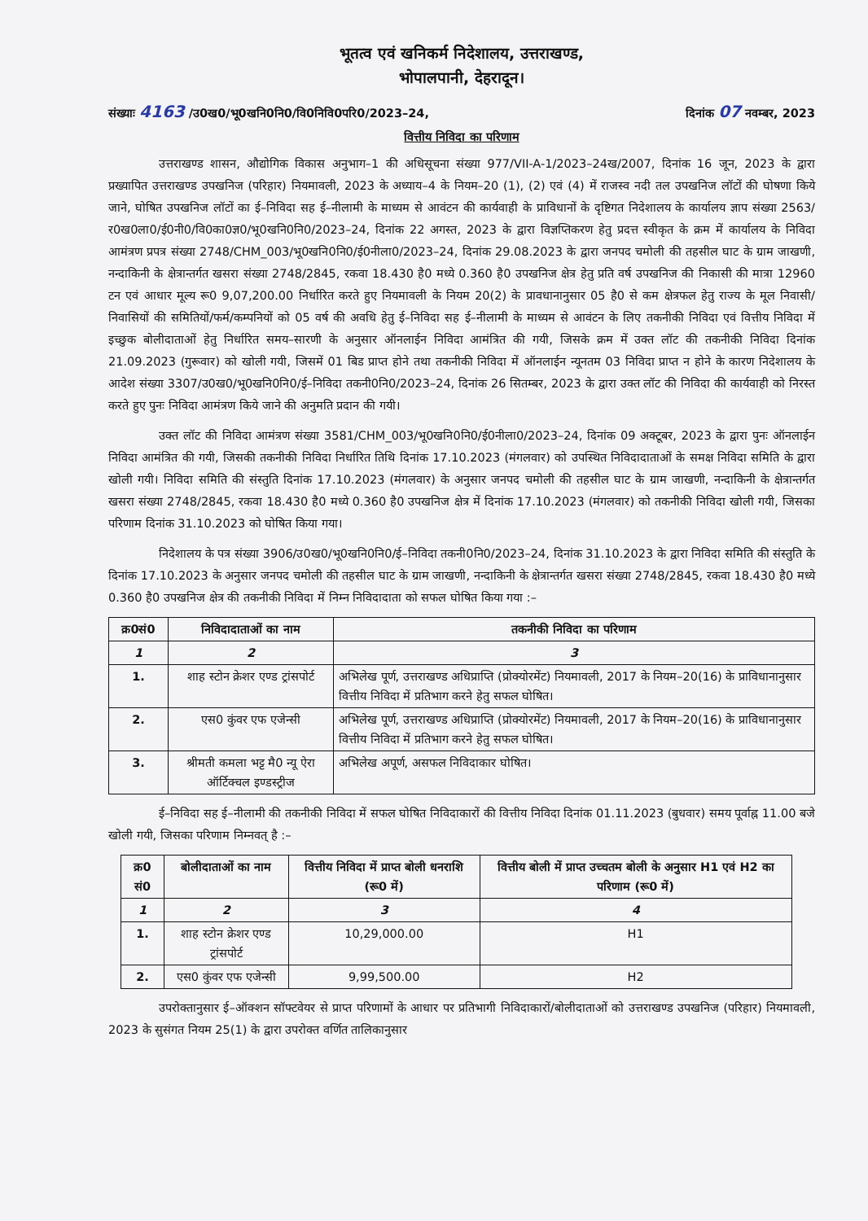भूतत्व एवं खनिकर्म निदेशालय, उत्तराखण्ड,
भोपालपानी, देहरादून।
संख्याः 4163 /उ0ख0/भू0खनि0नि0/वि0निवि0परि0/2023–24, दिनांक 07 नवम्बर, 2023
वित्तीय निविदा का परिणाम
उत्तराखण्ड शासन, औद्योगिक विकास अनुभाग–1 की अधिसूचना संख्या 977/VII-A-1/2023–24ख/2007, दिनांक 16 जून, 2023 के द्वारा प्रख्यापित उत्तराखण्ड उपखनिज (परिहार) नियमावली, 2023 के अध्याय–4 के नियम–20 (1), (2) एवं (4) में राजस्व नदी तल उपखनिज लॉटों की घोषणा किये जाने, घोषित उपखनिज लॉटों का ई–निविदा सह ई–नीलामी के माध्यम से आवंटन की कार्यवाही के प्राविधानों के दृष्टिगत निदेशालय के कार्यालय ज्ञाप संख्या 2563/र0ख0ला0/ई0नी0/वि0का0ज्ञ0/भू0खनि0नि0/2023–24, दिनांक 22 अगस्त, 2023 के द्वारा विज्ञप्तिकरण हेतु प्रदत्त स्वीकृत के क्रम में कार्यालय के निविदा आमंत्रण प्रपत्र संख्या 2748/CHM_003/भू0खनि0नि0/ई0नीला0/2023–24, दिनांक 29.08.2023 के द्वारा जनपद चमोली की तहसील घाट के ग्राम जाखणी, नन्दाकिनी के क्षेत्रान्तर्गत खसरा संख्या 2748/2845, रकवा 18.430 है0 मध्ये 0.360 है0 उपखनिज क्षेत्र हेतु प्रति वर्ष उपखनिज की निकासी की मात्रा 12960 टन एवं आधार मूल्य रू0 9,07,200.00 निर्धारित करते हुए नियमावली के नियम 20(2) के प्रावधानानुसार 05 है0 से कम क्षेत्रफल हेतु राज्य के मूल निवासी/निवासियों की समितियों/फर्म/कम्पनियों को 05 वर्ष की अवधि हेतु ई–निविदा सह ई–नीलामी के माध्यम से आवंटन के लिए तकनीकी निविदा एवं वित्तीय निविदा में इच्छुक बोलीदाताओं हेतु निर्धारित समय–सारणी के अनुसार ऑनलाईन निविदा आमंत्रित की गयी, जिसके क्रम में उक्त लॉट की तकनीकी निविदा दिनांक 21.09.2023 (गुरूवार) को खोली गयी, जिसमें 01 बिड प्राप्त होने तथा तकनीकी निविदा में ऑनलाईन न्यूनतम 03 निविदा प्राप्त न होने के कारण निदेशालय के आदेश संख्या 3307/उ0ख0/भू0खनि0नि0/ई–निविदा तकनी0नि0/2023–24, दिनांक 26 सितम्बर, 2023 के द्वारा उक्त लॉट की निविदा की कार्यवाही को निरस्त करते हुए पुनः निविदा आमंत्रण किये जाने की अनुमति प्रदान की गयी।
उक्त लॉट की निविदा आमंत्रण संख्या 3581/CHM_003/भू0खनि0नि0/ई0नीला0/2023–24, दिनांक 09 अक्टूबर, 2023 के द्वारा पुनः ऑनलाईन निविदा आमंत्रित की गयी, जिसकी तकनीकी निविदा निर्धारित तिथि दिनांक 17.10.2023 (मंगलवार) को उपस्थित निविदादाताओं के समक्ष निविदा समिति के द्वारा खोली गयी। निविदा समिति की संस्तुति दिनांक 17.10.2023 (मंगलवार) के अनुसार जनपद चमोली की तहसील घाट के ग्राम जाखणी, नन्दाकिनी के क्षेत्रान्तर्गत खसरा संख्या 2748/2845, रकवा 18.430 है0 मध्ये 0.360 है0 उपखनिज क्षेत्र में दिनांक 17.10.2023 (मंगलवार) को तकनीकी निविदा खोली गयी, जिसका परिणाम दिनांक 31.10.2023 को घोषित किया गया।
निदेशालय के पत्र संख्या 3906/उ0ख0/भू0खनि0नि0/ई–निविदा तकनी0नि0/2023–24, दिनांक 31.10.2023 के द्वारा निविदा समिति की संस्तुति के दिनांक 17.10.2023 के अनुसार जनपद चमोली की तहसील घाट के ग्राम जाखणी, नन्दाकिनी के क्षेत्रान्तर्गत खसरा संख्या 2748/2845, रकवा 18.430 है0 मध्ये 0.360 है0 उपखनिज क्षेत्र की तकनीकी निविदा में निम्न निविदादाता को सफल घोषित किया गया :–
| क्र0सं0 | निविदादाताओं का नाम | तकनीकी निविदा का परिणाम |
| --- | --- | --- |
| 1 | 2 | 3 |
| 1. | शाह स्टोन क्रेशर एण्ड ट्रांसपोर्ट | अभिलेख पूर्ण, उत्तराखण्ड अधिप्राप्ति (प्रोक्योरमेंट) नियमावली, 2017 के नियम–20(16) के प्राविधानानुसार वित्तीय निविदा में प्रतिभाग करने हेतु सफल घोषित। |
| 2. | एस0 कुंवर एफ एजेन्सी | अभिलेख पूर्ण, उत्तराखण्ड अधिप्राप्ति (प्रोक्योरमेंट) नियमावली, 2017 के नियम–20(16) के प्राविधानानुसार वित्तीय निविदा में प्रतिभाग करने हेतु सफल घोषित। |
| 3. | श्रीमती कमला भट्ट मै0 न्यू ऐरा ऑर्टिक्चल इण्डस्ट्रीज | अभिलेख अपूर्ण, असफल निविदाकार घोषित। |
ई–निविदा सह ई–नीलामी की तकनीकी निविदा में सफल घोषित निविदाकारों की वित्तीय निविदा दिनांक 01.11.2023 (बुधवार) समय पूर्वाह्न 11.00 बजे खोली गयी, जिसका परिणाम निम्नवत् है :–
| क्र0 सं0 | बोलीदाताओं का नाम | वित्तीय निविदा में प्राप्त बोली धनराशि (रू0 में) | वित्तीय बोली में प्राप्त उच्चतम बोली के अनुसार H1 एवं H2 का परिणाम (रू0 में) |
| --- | --- | --- | --- |
| 1 | 2 | 3 | 4 |
| 1. | शाह स्टोन क्रेशर एण्ड ट्रांसपोर्ट | 10,29,000.00 | H1 |
| 2. | एस0 कुंवर एफ एजेन्सी | 9,99,500.00 | H2 |
उपरोक्तानुसार ई–ऑक्शन सॉफ्टवेयर से प्राप्त परिणामों के आधार पर प्रतिभागी निविदाकारों/बोलीदाताओं को उत्तराखण्ड उपखनिज (परिहार) नियमावली, 2023 के सुसंगत नियम 25(1) के द्वारा उपरोक्त वर्णित तालिकानुसार